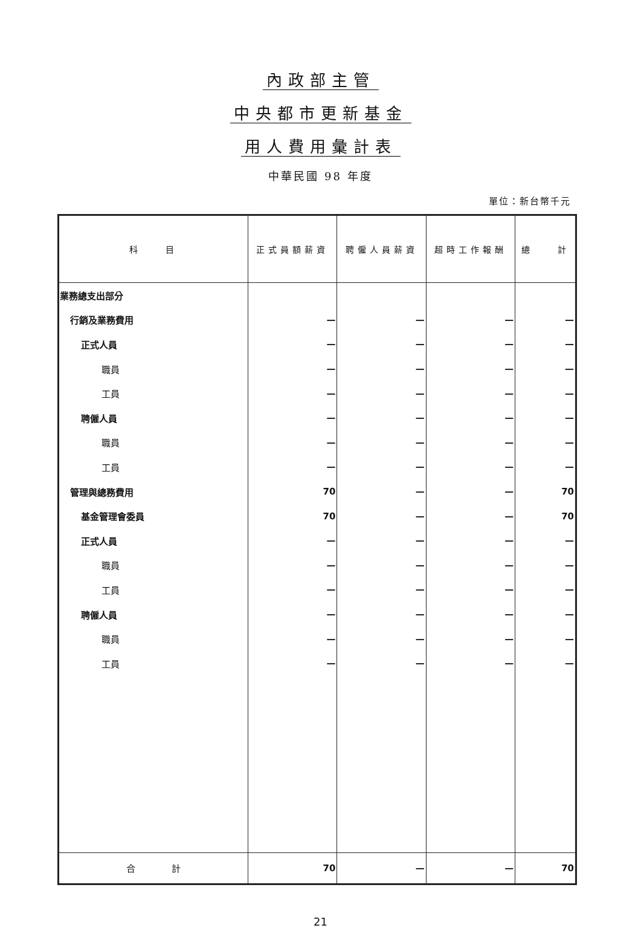內政部主管
中央都市更新基金
用人費用彙計表
中華民國 98 年度
單位：新台幣千元
| 科 目 | 正式員額薪資 | 聘僱人員薪資 | 超時工作報酬 | 總 計 |
| --- | --- | --- | --- | --- |
| 業務總支出部分 | | | | |
| 行銷及業務費用 | — | — | — | — |
| 正式人員 | — | — | — | — |
| 職員 | — | — | — | — |
| 工員 | — | — | — | — |
| 聘僱人員 | — | — | — | — |
| 職員 | — | — | — | — |
| 工員 | — | — | — | — |
| 管理與總務費用 | 70 | — | — | 70 |
| 基金管理會委員 | 70 | — | — | 70 |
| 正式人員 | — | — | — | — |
| 職員 | — | — | — | — |
| 工員 | — | — | — | — |
| 聘僱人員 | — | — | — | — |
| 職員 | — | — | — | — |
| 工員 | — | — | — | — |
| 合 計 | 70 | — | — | 70 |
21